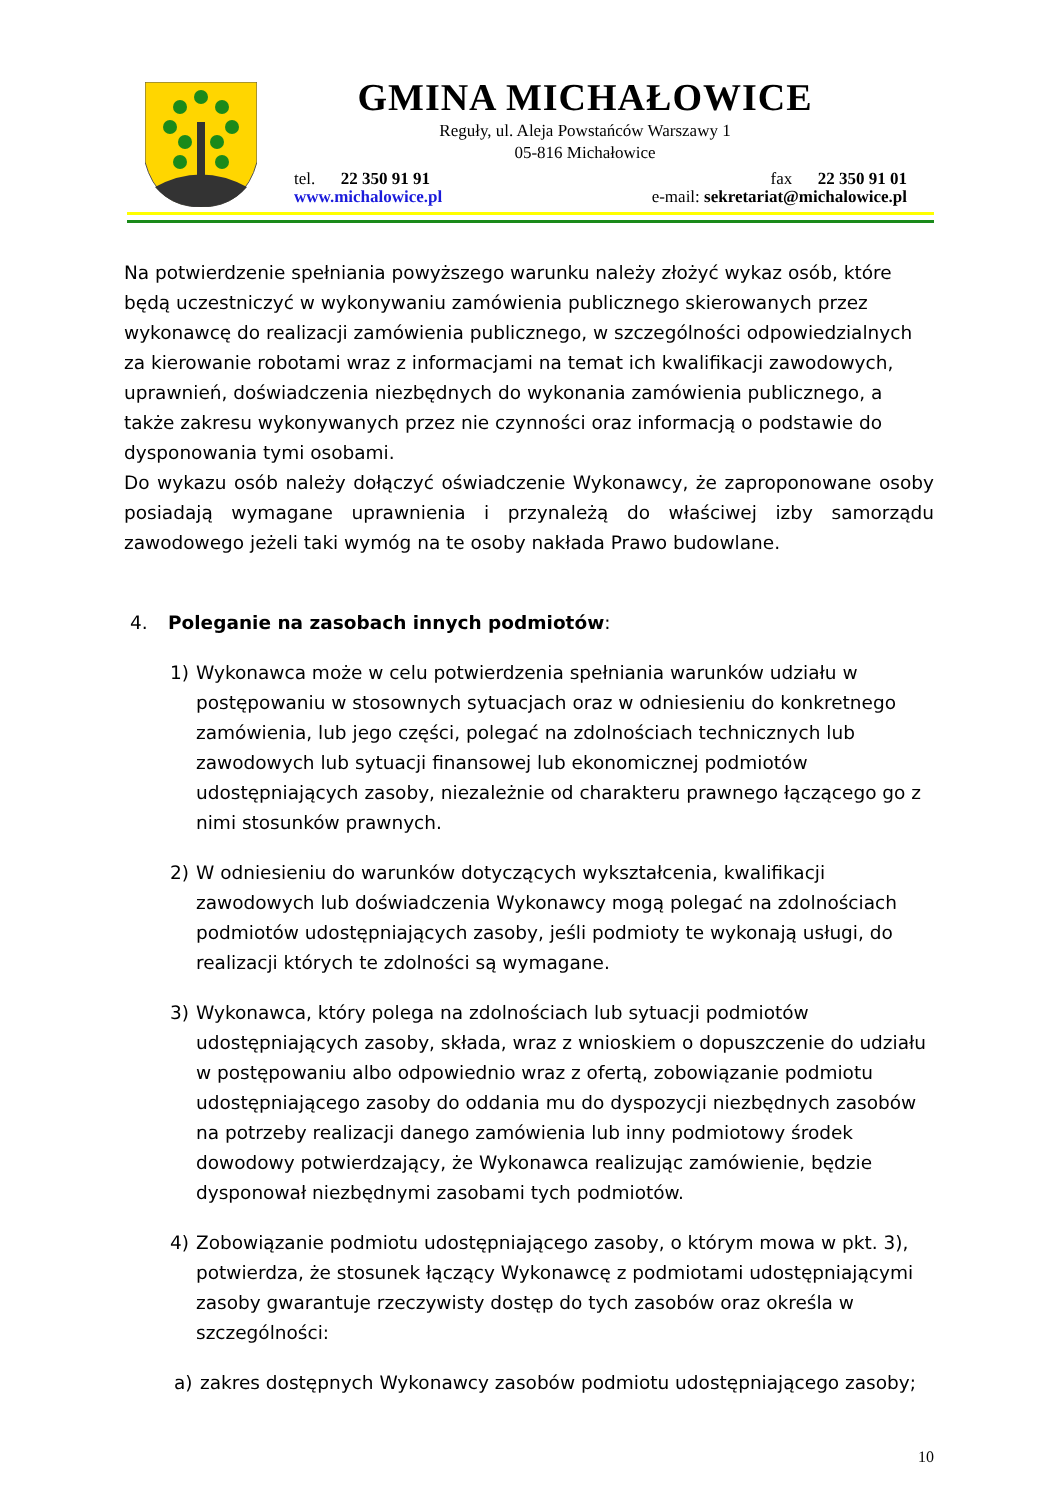GMINA MICHAŁOWICE
Reguły, ul. Aleja Powstańców Warszawy 1
05-816 Michałowice
tel. 22 350 91 91 fax 22 350 91 01
www.michalowice.pl e-mail: sekretariat@michalowice.pl
Na potwierdzenie spełniania powyższego warunku należy złożyć wykaz osób, które będą uczestniczyć w wykonywaniu zamówienia publicznego skierowanych przez wykonawcę do realizacji zamówienia publicznego, w szczególności odpowiedzialnych za kierowanie robotami wraz z informacjami na temat ich kwalifikacji zawodowych, uprawnień, doświadczenia niezbędnych do wykonania zamówienia publicznego, a także zakresu wykonywanych przez nie czynności oraz informacją o podstawie do dysponowania tymi osobami.
Do wykazu osób należy dołączyć oświadczenie Wykonawcy, że zaproponowane osoby posiadają wymagane uprawnienia i przynależą do właściwej izby samorządu zawodowego jeżeli taki wymóg na te osoby nakłada Prawo budowlane.
4. Poleganie na zasobach innych podmiotów:
1) Wykonawca może w celu potwierdzenia spełniania warunków udziału w postępowaniu w stosownych sytuacjach oraz w odniesieniu do konkretnego zamówienia, lub jego części, polegać na zdolnościach technicznych lub zawodowych lub sytuacji finansowej lub ekonomicznej podmiotów udostępniających zasoby, niezależnie od charakteru prawnego łączącego go z nimi stosunków prawnych.
2) W odniesieniu do warunków dotyczących wykształcenia, kwalifikacji zawodowych lub doświadczenia Wykonawcy mogą polegać na zdolnościach podmiotów udostępniających zasoby, jeśli podmioty te wykonają usługi, do realizacji których te zdolności są wymagane.
3) Wykonawca, który polega na zdolnościach lub sytuacji podmiotów udostępniających zasoby, składa, wraz z wnioskiem o dopuszczenie do udziału w postępowaniu albo odpowiednio wraz z ofertą, zobowiązanie podmiotu udostępniającego zasoby do oddania mu do dyspozycji niezbędnych zasobów na potrzeby realizacji danego zamówienia lub inny podmiotowy środek dowodowy potwierdzający, że Wykonawca realizując zamówienie, będzie dysponował niezbędnymi zasobami tych podmiotów.
4) Zobowiązanie podmiotu udostępniającego zasoby, o którym mowa w pkt. 3), potwierdza, że stosunek łączący Wykonawcę z podmiotami udostępniającymi zasoby gwarantuje rzeczywisty dostęp do tych zasobów oraz określa w szczególności:
a) zakres dostępnych Wykonawcy zasobów podmiotu udostępniającego zasoby;
10